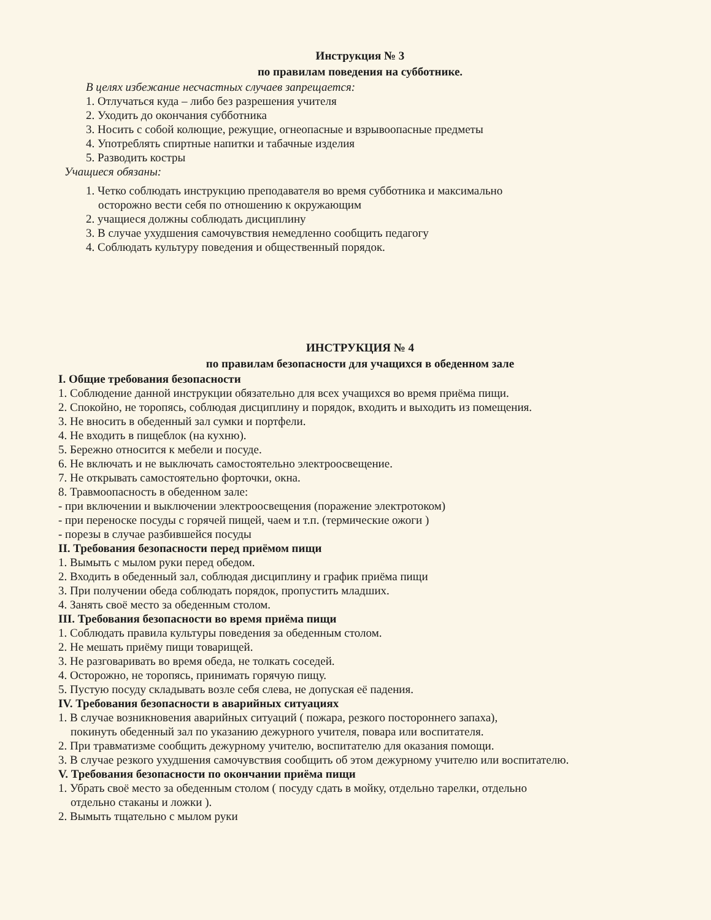Инструкция № 3
по правилам поведения на субботнике.
В целях избежание несчастных случаев запрещается:
1. Отлучаться куда – либо без разрешения учителя
2. Уходить до окончания субботника
3. Носить с собой колющие, режущие, огнеопасные и взрывоопасные предметы
4. Употреблять спиртные напитки и табачные изделия
5. Разводить костры
Учащиеся обязаны:
1. Четко соблюдать инструкцию преподавателя во время субботника и максимально
осторожно вести себя по отношению к окружающим
2. учащиеся должны соблюдать дисциплину
3. В случае ухудшения самочувствия немедленно сообщить педагогу
4. Соблюдать культуру поведения и общественный порядок.
ИНСТРУКЦИЯ № 4
по правилам безопасности для учащихся в обеденном зале
I. Общие требования безопасности
1. Соблюдение данной инструкции обязательно для всех учащихся во время приёма пищи.
2. Спокойно, не торопясь, соблюдая дисциплину и порядок, входить и выходить из помещения.
3. Не вносить в обеденный зал сумки и портфели.
4. Не входить в пищеблок (на кухню).
5. Бережно относится к мебели и посуде.
6. Не включать и не выключать самостоятельно электроосвещение.
7. Не открывать самостоятельно форточки, окна.
8. Травмоопасность в обеденном зале:
- при включении и выключении электроосвещения (поражение электротоком)
- при переноске посуды с горячей пищей, чаем и т.п. (термические ожоги )
- порезы в случае разбившейся посуды
II. Требования безопасности перед приёмом пищи
1. Вымыть с мылом руки перед обедом.
2. Входить в обеденный зал, соблюдая дисциплину и график приёма пищи
3. При получении обеда соблюдать порядок, пропустить младших.
4. Занять своё место за обеденным столом.
III. Требования безопасности во время приёма пищи
1. Соблюдать правила культуры поведения за обеденным столом.
2. Не мешать приёму пищи товарищей.
3. Не разговаривать во время обеда, не толкать соседей.
4. Осторожно, не торопясь, принимать горячую пищу.
5. Пустую посуду складывать возле себя слева, не допуская её падения.
IV. Требования безопасности в аварийных ситуациях
1. В случае возникновения аварийных ситуаций ( пожара, резкого постороннего запаха),
покинуть обеденный зал по указанию дежурного учителя, повара или воспитателя.
2. При травматизме сообщить дежурному учителю, воспитателю для оказания помощи.
3. В случае резкого ухудшения самочувствия сообщить об этом дежурному учителю или воспитателю.
V. Требования безопасности по окончании приёма пищи
1. Убрать своё место за обеденным столом ( посуду сдать в мойку, отдельно тарелки, отдельно
отдельно стаканы и ложки ).
2. Вымыть тщательно с мылом руки